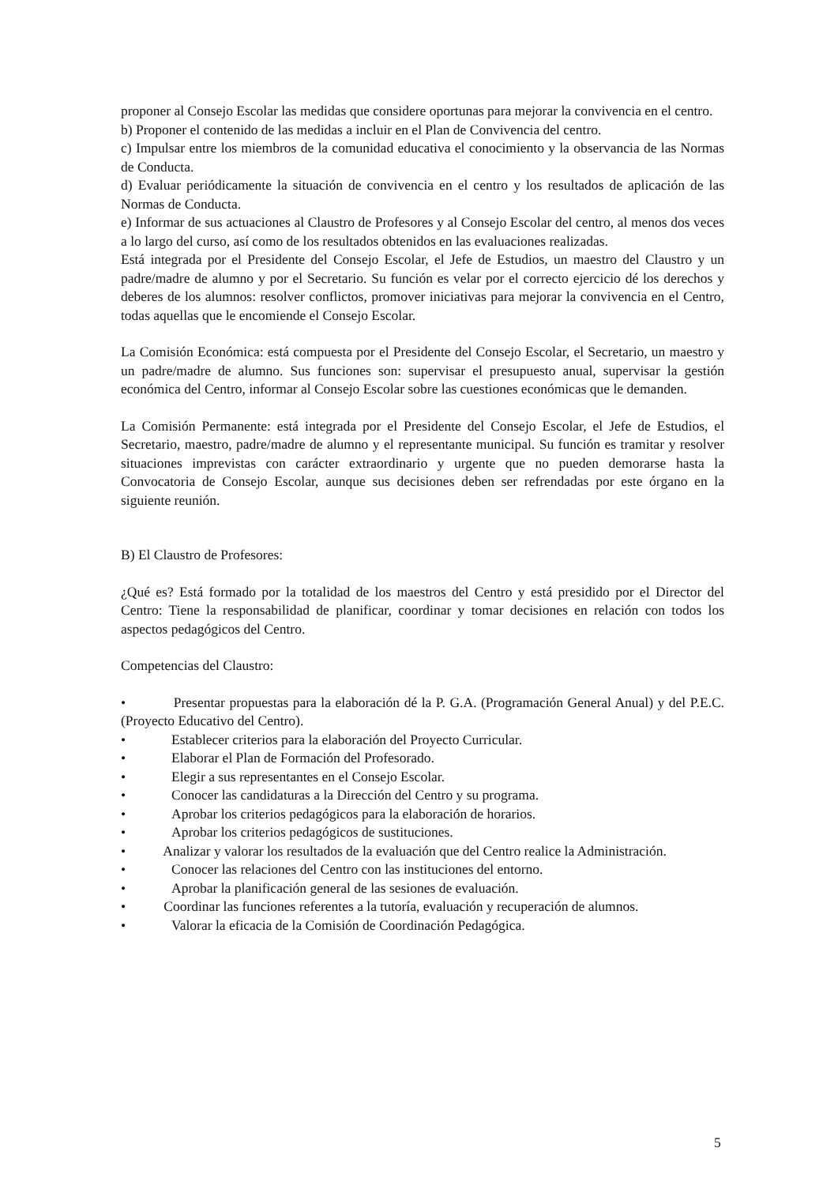proponer al Consejo Escolar las medidas que considere oportunas para mejorar la convivencia en el centro.
b) Proponer el contenido de las medidas a incluir en el Plan de Convivencia del centro.
c) Impulsar entre los miembros de la comunidad educativa el conocimiento y la observancia de las Normas de Conducta.
d) Evaluar periódicamente la situación de convivencia en el centro y los resultados de aplicación de las Normas de Conducta.
e) Informar de sus actuaciones al Claustro de Profesores y al Consejo Escolar del centro, al menos dos veces a lo largo del curso, así como de los resultados obtenidos en las evaluaciones realizadas.
Está integrada por el Presidente del Consejo Escolar, el Jefe de Estudios, un maestro del Claustro y un padre/madre de alumno y por el Secretario. Su función es velar por el correcto ejercicio dé los derechos y deberes de los alumnos: resolver conflictos, promover iniciativas para mejorar la convivencia en el Centro, todas aquellas que le encomiende el Consejo Escolar.
La Comisión Económica: está compuesta por el Presidente del Consejo Escolar, el Secretario, un maestro y un padre/madre de alumno. Sus funciones son: supervisar el presupuesto anual, supervisar la gestión económica del Centro, informar al Consejo Escolar sobre las cuestiones económicas que le demanden.
La Comisión Permanente: está integrada por el Presidente del Consejo Escolar, el Jefe de Estudios, el Secretario, maestro, padre/madre de alumno y el representante municipal. Su función es tramitar y resolver situaciones imprevistas con carácter extraordinario y urgente que no pueden demorarse hasta la Convocatoria de Consejo Escolar, aunque sus decisiones deben ser refrendadas por este órgano en la siguiente reunión.
B) El Claustro de Profesores:
¿Qué es? Está formado por la totalidad de los maestros del Centro y está presidido por el Director del Centro: Tiene la responsabilidad de planificar, coordinar y tomar decisiones en relación con todos los aspectos pedagógicos del Centro.
Competencias del Claustro:
• Presentar propuestas para la elaboración dé la P. G.A. (Programación General Anual) y del P.E.C. (Proyecto Educativo del Centro).
• Establecer criterios para la elaboración del Proyecto Curricular.
• Elaborar el Plan de Formación del Profesorado.
• Elegir a sus representantes en el Consejo Escolar.
• Conocer las candidaturas a la Dirección del Centro y su programa.
• Aprobar los criterios pedagógicos para la elaboración de horarios.
• Aprobar los criterios pedagógicos de sustituciones.
• Analizar y valorar los resultados de la evaluación que del Centro realice la Administración.
• Conocer las relaciones del Centro con las instituciones del entorno.
• Aprobar la planificación general de las sesiones de evaluación.
• Coordinar las funciones referentes a la tutoría, evaluación y recuperación de alumnos.
• Valorar la eficacia de la Comisión de Coordinación Pedagógica.
5